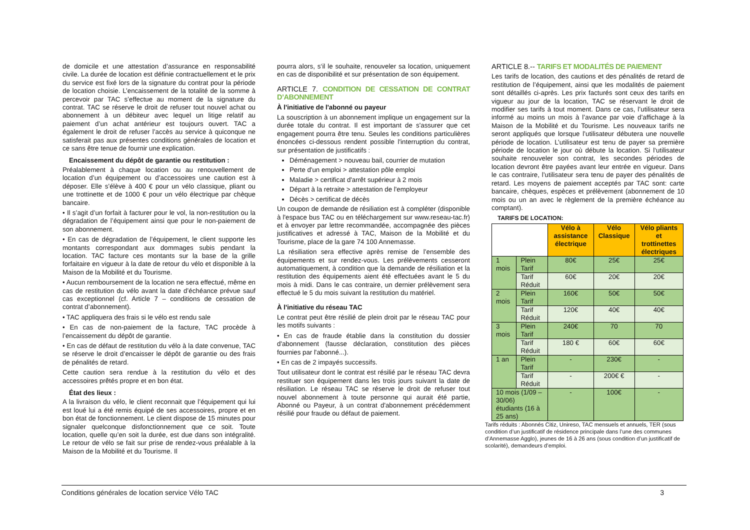de domicile et une attestation d’assurance en responsabilité civile. La durée de location est définie contractuellement et le prix du service est fixé lors de la signature du contrat pour la période de location choisie. L’encaissement de la totalité de la somme à percevoir par TAC s’effectue au moment de la signature du contrat. TAC se réserve le droit de refuser tout nouvel achat ou abonnement à un débiteur avec lequel un litige relatif au paiement d’un achat antérieur est toujours ouvert. TAC a également le droit de refuser l’accès au service à quiconque ne satisferait pas aux présentes conditions générales de location et ce sans être tenue de fournir une explication.
Encaissement du dépôt de garantie ou restitution :
Préalablement à chaque location ou au renouvellement de location d’un équipement ou d’accessoires une caution est à déposer. Elle s’élève à 400 € pour un vélo classique, pliant ou une trottinette et de 1000 € pour un vélo électrique par chèque bancaire.
• Il s’agit d’un forfait à facturer pour le vol, la non-restitution ou la dégradation de l’équipement ainsi que pour le non-paiement de son abonnement.
• En cas de dégradation de l’équipement, le client supporte les montants correspondant aux dommages subis pendant la location. TAC facture ces montants sur la base de la grille forfaitaire en vigueur à la date de retour du vélo et disponible à la Maison de la Mobilité et du Tourisme.
• Aucun remboursement de la location ne sera effectué, même en cas de restitution du vélo avant la date d’échéance prévue sauf cas exceptionnel (cf. Article 7 – conditions de cessation de contrat d’abonnement).
• TAC appliquera des frais si le vélo est rendu sale
• En cas de non-paiement de la facture, TAC procède à l’encaissement du dépôt de garantie.
• En cas de défaut de restitution du vélo à la date convenue, TAC se réserve le droit d’encaisser le dépôt de garantie ou des frais de pénalités de retard.
Cette caution sera rendue à la restitution du vélo et des accessoires prêtés propre et en bon état.
État des lieux :
A la livraison du vélo, le client reconnait que l’équipement qui lui est loué lui a été remis équipé de ses accessoires, propre et en bon état de fonctionnement. Le client dispose de 15 minutes pour signaler quelconque disfonctionnement que ce soit. Toute location, quelle qu’en soit la durée, est due dans son intégralité. Le retour de vélo se fait sur prise de rendez-vous préalable à la Maison de la Mobilité et du Tourisme. Il
pourra alors, s‘il le souhaite, renouveler sa location, uniquement en cas de disponibilité et sur présentation de son équipement.
ARTICLE 7. CONDITION DE CESSATION DE CONTRAT D’ABONNEMENT
À l'initiative de l'abonné ou payeur
La souscription à un abonnement implique un engagement sur la durée totale du contrat. Il est important de s'assurer que cet engagement pourra être tenu. Seules les conditions particulières énoncées ci-dessous rendent possible l'interruption du contrat, sur présentation de justificatifs :
Déménagement > nouveau bail, courrier de mutation
Perte d'un emploi > attestation pôle emploi
Maladie > certificat d'arrêt supérieur à 2 mois
Départ à la retraite > attestation de l'employeur
Décès > certificat de décès
Un coupon de demande de résiliation est à compléter (disponible à l'espace bus TAC ou en téléchargement sur www.reseau-tac.fr) et à envoyer par lettre recommandée, accompagnée des pièces justificatives et adressé à TAC, Maison de la Mobilité et du Tourisme, place de la gare 74 100 Annemasse.
La résiliation sera effective après remise de l’ensemble des équipements et sur rendez-vous. Les prélèvements cesseront automatiquement, à condition que la demande de résiliation et la restitution des équipements aient été effectuées avant le 5 du mois à midi. Dans le cas contraire, un dernier prélèvement sera effectué le 5 du mois suivant la restitution du matériel.
À l'initiative du réseau TAC
Le contrat peut être résilié de plein droit par le réseau TAC pour les motifs suivants :
• En cas de fraude établie dans la constitution du dossier d'abonnement (fausse déclaration, constitution des pièces fournies par l'abonné...).
• En cas de 2 impayés successifs.
Tout utilisateur dont le contrat est résilié par le réseau TAC devra restituer son équipement dans les trois jours suivant la date de résiliation. Le réseau TAC se réserve le droit de refuser tout nouvel abonnement à toute personne qui aurait été partie, Abonné ou Payeur, à un contrat d'abonnement précédemment résilié pour fraude ou défaut de paiement.
ARTICLE 8.-- TARIFS ET MODALITÉS DE PAIEMENT
Les tarifs de location, des cautions et des pénalités de retard de restitution de l’équipement, ainsi que les modalités de paiement sont détaillés ci-après. Les prix facturés sont ceux des tarifs en vigueur au jour de la location, TAC se réservant le droit de modifier ses tarifs à tout moment. Dans ce cas, l’utilisateur sera informé au moins un mois à l’avance par voie d’affichage à la Maison de la Mobilité et du Tourisme. Les nouveaux tarifs ne seront appliqués que lorsque l’utilisateur débutera une nouvelle période de location. L’utilisateur est tenu de payer sa première période de location le jour où débute la location. Si l‘utilisateur souhaite renouveler son contrat, les secondes périodes de location devront être payées avant leur entrée en vigueur. Dans le cas contraire, l’utilisateur sera tenu de payer des pénalités de retard. Les moyens de paiement acceptés par TAC sont: carte bancaire, chèques, espèces et prélèvement (abonnement de 10 mois ou un an avec le règlement de la première échéance au comptant).
TARIFS DE LOCATION:
| | | Vélo à assistance électrique | Vélo Classique | Vélo pliants et trottinettes électriques |
| 1 mois | Plein Tarif | 80€ | 25€ | 25€ |
| | Tarif Réduit | 60€ | 20€ | 20€ |
| 2 mois | Plein Tarif | 160€ | 50€ | 50€ |
| | Tarif Réduit | 120€ | 40€ | 40€ |
| 3 mois | Plein Tarif | 240€ | 70 | 70 |
| | Tarif Réduit | 180 € | 60€ | 60€ |
| 1 an | Plein Tarif | - | 230€ | - |
| | Tarif Réduit | - | 200€ € | - |
| 10 mois (1/09 – 30/06) étudiants (16 à 25 ans) | | - | 100€ | - |
Tarifs réduits : Abonnés Citiz, Unireso, TAC mensuels et annuels, TER (sous condition d’un justificatif de résidence principale dans l’une des communes d’Annemasse Agglo), jeunes de 16 à 26 ans (sous condition d’un justificatif de scolarité), demandeurs d’emploi.
Conditions générales de location service Vélo TAC 3